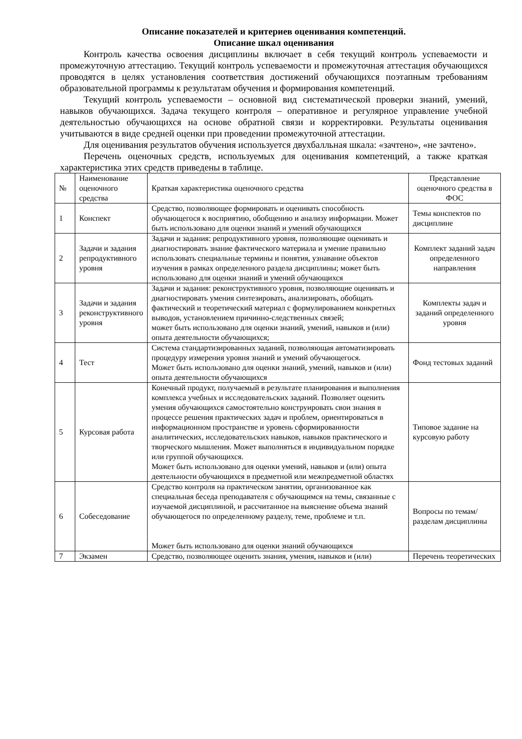Описание показателей и критериев оценивания компетенций.
Описание шкал оценивания
Контроль качества освоения дисциплины включает в себя текущий контроль успеваемости и промежуточную аттестацию. Текущий контроль успеваемости и промежуточная аттестация обучающихся проводятся в целях установления соответствия достижений обучающихся поэтапным требованиям образовательной программы к результатам обучения и формирования компетенций.
Текущий контроль успеваемости – основной вид систематической проверки знаний, умений, навыков обучающихся. Задача текущего контроля – оперативное и регулярное управление учебной деятельностью обучающихся на основе обратной связи и корректировки. Результаты оценивания учитываются в виде средней оценки при проведении промежуточной аттестации.
Для оценивания результатов обучения используется двухбалльная шкала: «зачтено», «не зачтено».
Перечень оценочных средств, используемых для оценивания компетенций, а также краткая характеристика этих средств приведены в таблице.
| № | Наименование оценочного средства | Краткая характеристика оценочного средства | Представление оценочного средства в ФОС |
| --- | --- | --- | --- |
| 1 | Конспект | Средство, позволяющее формировать и оценивать способность обучающегося к восприятию, обобщению и анализу информации. Может быть использовано для оценки знаний и умений обучающихся | Темы конспектов по дисциплине |
| 2 | Задачи и задания репродуктивного уровня | Задачи и задания: репродуктивного уровня, позволяющие оценивать и диагностировать знание фактического материала и умение правильно использовать специальные термины и понятия, узнавание объектов изучения в рамках определенного раздела дисциплины; может быть использовано для оценки знаний и умений обучающихся | Комплект заданий задач определенного направления |
| 3 | Задачи и задания реконструктивного уровня | Задачи и задания: реконструктивного уровня, позволяющие оценивать и диагностировать умения синтезировать, анализировать, обобщать фактический и теоретический материал с формулированием конкретных выводов, установлением причинно-следственных связей; может быть использовано для оценки знаний, умений, навыков и (или) опыта деятельности обучающихся; | Комплекты задач и заданий определенного уровня |
| 4 | Тест | Система стандартизированных заданий, позволяющая автоматизировать процедуру измерения уровня знаний и умений обучающегося. Может быть использовано для оценки знаний, умений, навыков и (или) опыта деятельности обучающихся | Фонд тестовых заданий |
| 5 | Курсовая работа | Конечный продукт, получаемый в результате планирования и выполнения комплекса учебных и исследовательских заданий. Позволяет оценить умения обучающихся самостоятельно конструировать свои знания в процессе решения практических задач и проблем, ориентироваться в информационном пространстве и уровень сформированности аналитических, исследовательских навыков, навыков практического и творческого мышления. Может выполняться в индивидуальном порядке или группой обучающихся. Может быть использовано для оценки умений, навыков и (или) опыта деятельности обучающихся в предметной или межпредметной областях | Типовое задание на курсовую работу |
| 6 | Собеседование | Средство контроля на практическом занятии, организованное как специальная беседа преподавателя с обучающимся на темы, связанные с изучаемой дисциплиной, и рассчитанное на выяснение объема знаний обучающегося по определенному разделу, теме, проблеме и т.п. Может быть использовано для оценки знаний обучающихся | Вопросы по темам/разделам дисциплины |
| 7 | Экзамен | Средство, позволяющее оценить знания, умения, навыков и (или) | Перечень теоретических |